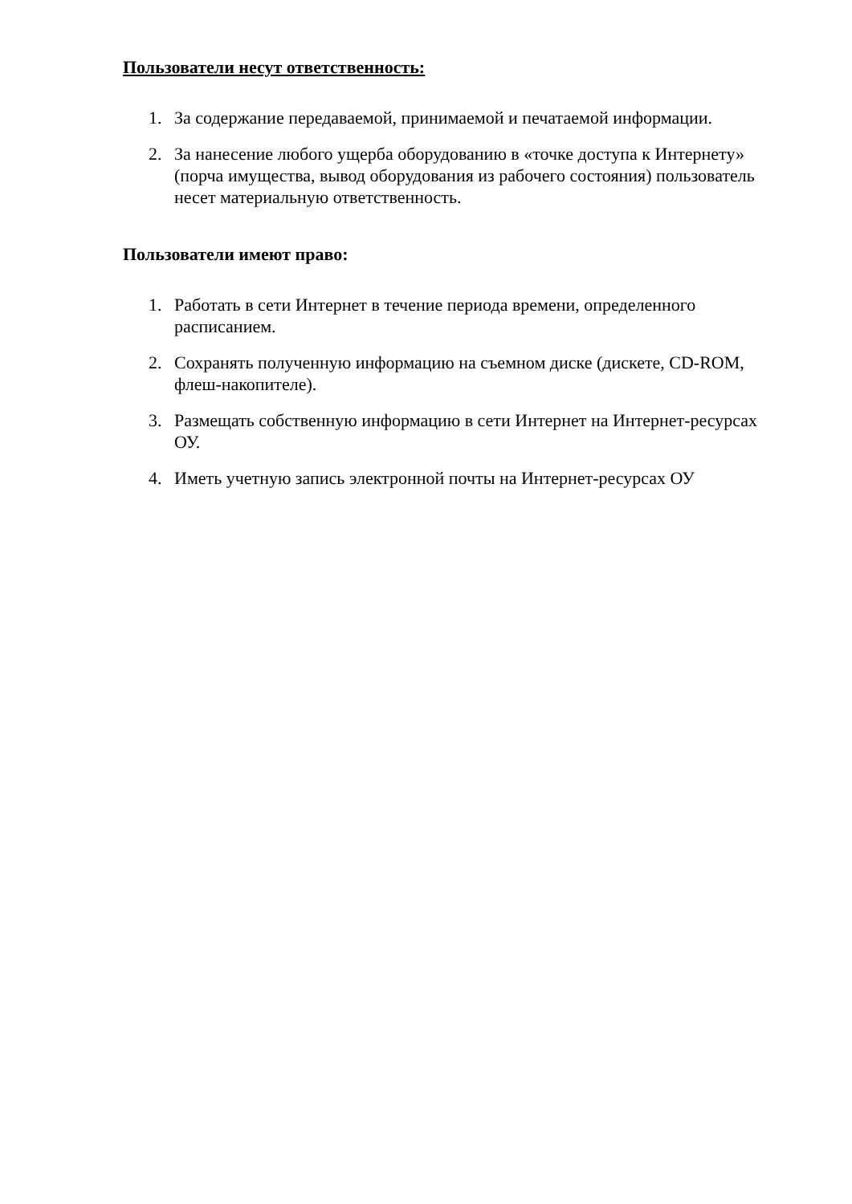Пользователи несут ответственность:
1. За содержание передаваемой, принимаемой и печатаемой информации.
2. За нанесение любого ущерба оборудованию в «точке доступа к Интернету» (порча имущества, вывод оборудования из рабочего состояния) пользователь несет материальную ответственность.
Пользователи имеют право:
1. Работать в сети Интернет в течение периода времени, определенного расписанием.
2. Сохранять полученную информацию на съемном диске (дискете, CD-ROM, флеш-накопителе).
3. Размещать собственную информацию в сети Интернет на Интернет-ресурсах ОУ.
4. Иметь учетную запись электронной почты на Интернет-ресурсах ОУ